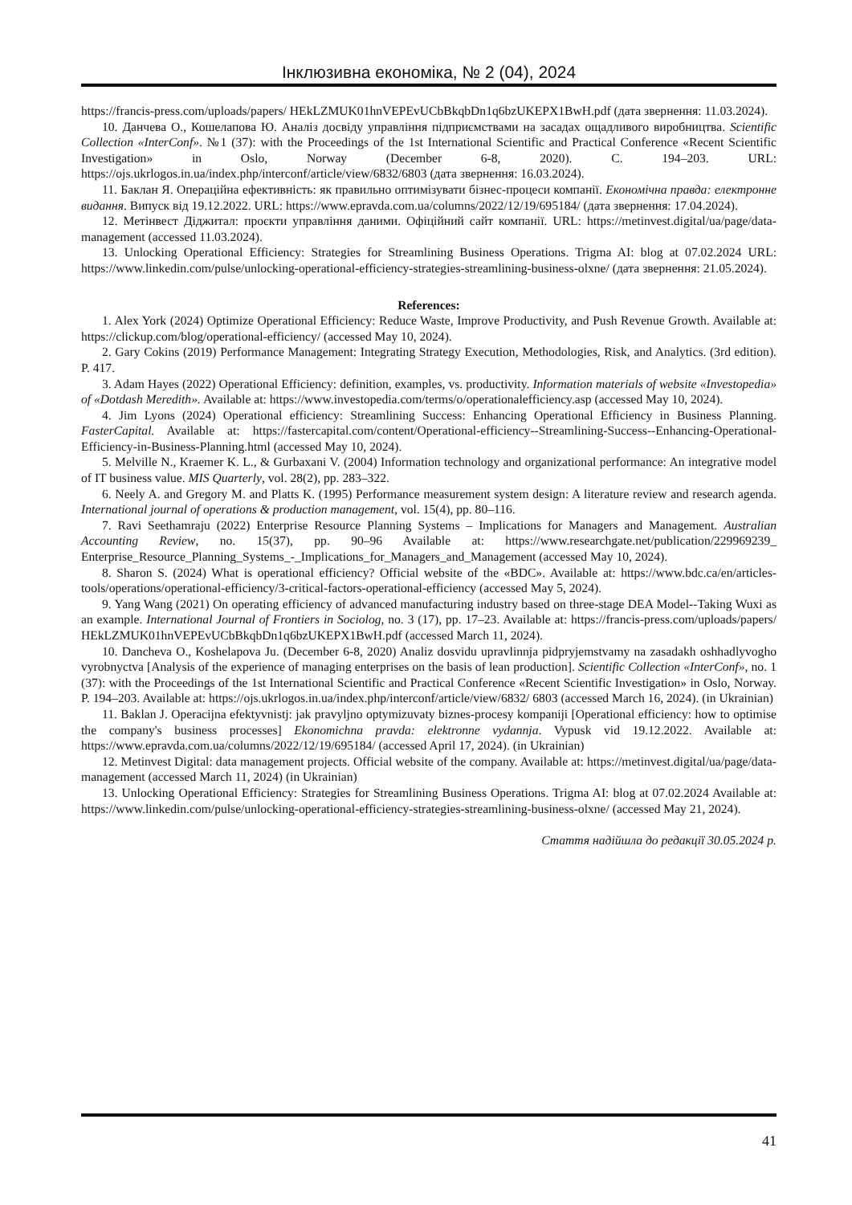Інклюзивна економіка, № 2 (04), 2024
https://francis-press.com/uploads/papers/ HEkLZMUK01hnVEPEvUCbBkqbDn1q6bzUKEPX1BwH.pdf (дата звернення: 11.03.2024).
10. Данчева О., Кошелапова Ю. Аналіз досвіду управління підприємствами на засадах ощадливого виробництва. Scientific Collection «InterConf». №1 (37): with the Proceedings of the 1st International Scientific and Practical Conference «Recent Scientific Investigation» in Oslo, Norway (December 6-8, 2020). С. 194–203. URL: https://ojs.ukrlogos.in.ua/index.php/interconf/article/view/6832/6803 (дата звернення: 16.03.2024).
11. Баклан Я. Операційна ефективність: як правильно оптимізувати бізнес-процеси компанії. Економічна правда: електронне видання. Випуск від 19.12.2022. URL: https://www.epravda.com.ua/columns/2022/12/19/695184/ (дата звернення: 17.04.2024).
12. Метінвест Діджитал: проєкти управління даними. Офіційний сайт компанії. URL: https://metinvest.digital/ua/page/data-management (accessed 11.03.2024).
13. Unlocking Operational Efficiency: Strategies for Streamlining Business Operations. Trigma AI: blog at 07.02.2024 URL: https://www.linkedin.com/pulse/unlocking-operational-efficiency-strategies-streamlining-business-olxne/ (дата звернення: 21.05.2024).
References:
1. Alex York (2024) Optimize Operational Efficiency: Reduce Waste, Improve Productivity, and Push Revenue Growth. Available at: https://clickup.com/blog/operational-efficiency/ (accessed May 10, 2024).
2. Gary Cokins (2019) Performance Management: Integrating Strategy Execution, Methodologies, Risk, and Analytics. (3rd edition). P. 417.
3. Adam Hayes (2022) Operational Efficiency: definition, examples, vs. productivity. Information materials of website «Investopedia» of «Dotdash Meredith». Available at: https://www.investopedia.com/terms/o/operationalefficiency.asp (accessed May 10, 2024).
4. Jim Lyons (2024) Operational efficiency: Streamlining Success: Enhancing Operational Efficiency in Business Planning. FasterCapital. Available at: https://fastercapital.com/content/Operational-efficiency--Streamlining-Success--Enhancing-Operational-Efficiency-in-Business-Planning.html (accessed May 10, 2024).
5. Melville N., Kraemer K. L., & Gurbaxani V. (2004) Information technology and organizational performance: An integrative model of IT business value. MIS Quarterly, vol. 28(2), pp. 283–322.
6. Neely A. and Gregory M. and Platts K. (1995) Performance measurement system design: A literature review and research agenda. International journal of operations & production management, vol. 15(4), pp. 80–116.
7. Ravi Seethamraju (2022) Enterprise Resource Planning Systems – Implications for Managers and Management. Australian Accounting Review, no. 15(37), pp. 90–96 Available at: https://www.researchgate.net/publication/229969239_ Enterprise_Resource_Planning_Systems_-_Implications_for_Managers_and_Management (accessed May 10, 2024).
8. Sharon S. (2024) What is operational efficiency? Official website of the «BDC». Available at: https://www.bdc.ca/en/articles-tools/operations/operational-efficiency/3-critical-factors-operational-efficiency (accessed May 5, 2024).
9. Yang Wang (2021) On operating efficiency of advanced manufacturing industry based on three-stage DEA Model--Taking Wuxi as an example. International Journal of Frontiers in Sociolog, no. 3 (17), pp. 17–23. Available at: https://francis-press.com/uploads/papers/ HEkLZMUK01hnVEPEvUCbBkqbDn1q6bzUKEPX1BwH.pdf (accessed March 11, 2024).
10. Dancheva O., Koshelapova Ju. (December 6-8, 2020) Analiz dosvidu upravlinnja pidpryjemstvamy na zasadakh oshhadlyvogho vyrobnyctva [Analysis of the experience of managing enterprises on the basis of lean production]. Scientific Collection «InterConf», no. 1 (37): with the Proceedings of the 1st International Scientific and Practical Conference «Recent Scientific Investigation» in Oslo, Norway. P. 194–203. Available at: https://ojs.ukrlogos.in.ua/index.php/interconf/article/view/6832/ 6803 (accessed March 16, 2024). (in Ukrainian)
11. Baklan J. Operacijna efektyvnistj: jak pravyljno optymizuvaty biznes-procesy kompaniji [Operational efficiency: how to optimise the company's business processes] Ekonomichna pravda: elektronne vydannja. Vypusk vid 19.12.2022. Available at: https://www.epravda.com.ua/columns/2022/12/19/695184/ (accessed April 17, 2024). (in Ukrainian)
12. Metinvest Digital: data management projects. Official website of the company. Available at: https://metinvest.digital/ua/page/data-management (accessed March 11, 2024) (in Ukrainian)
13. Unlocking Operational Efficiency: Strategies for Streamlining Business Operations. Trigma AI: blog at 07.02.2024 Available at: https://www.linkedin.com/pulse/unlocking-operational-efficiency-strategies-streamlining-business-olxne/ (accessed May 21, 2024).
Стаття надійшла до редакції 30.05.2024 р.
41